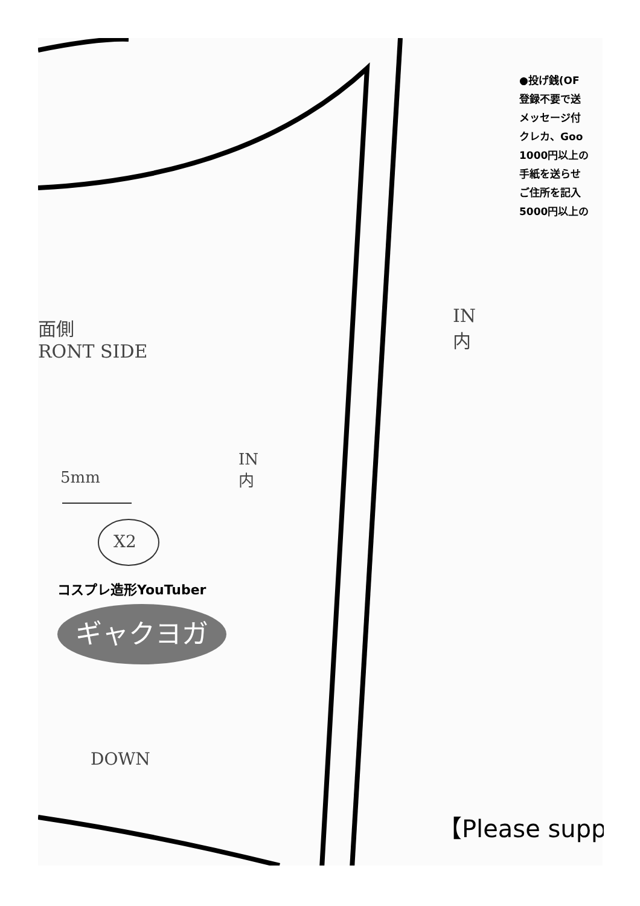●投げ銭(OF
登録不要で送
メッセージ付
クレカ、Goo
1000円以上の
手紙を送らせ
ご住所を記入
5000円以上の
面側
RONT SIDE
IN
内
IN
内
5mm
X2
コスプレ造形YouTuber
ギャクヨガ
DOWN
【Please supp